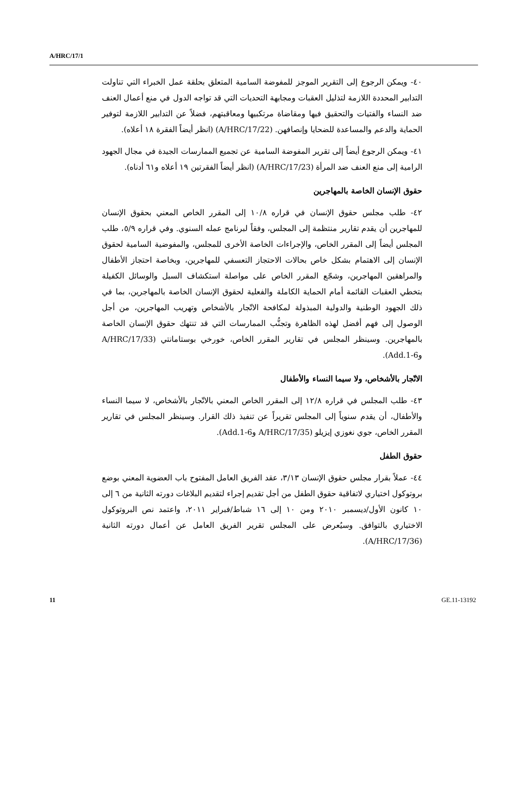A/HRC/17/1
٤٠- ويمكن الرجوع إلى التقرير الموجز للمفوضة السامية المتعلق بحلقة عمل الخبراء التي تناولت التدابير المحددة اللازمة لتذليل العقبات ومجابهة التحديات التي قد تواجه الدول في منع أعمال العنف ضد النساء والفتيات والتحقيق فيها ومقاضاة مرتكبيها ومعاقبتهم، فضلاً عن التدابير اللازمة لتوفير الحماية والدعم والمساعدة للضحايا وإنصافهن. (A/HRC/17/22) (انظر أيضاً الفقرة ١٨ أعلاه).
٤١- ويمكن الرجوع أيضاً إلى تقرير المفوضة السامية عن تجميع الممارسات الجيدة في مجال الجهود الرامية إلى منع العنف ضد المرأة (A/HRC/17/23) (انظر أيضاً الفقرتين ١٩ أعلاه و٦١ أدناه).
حقوق الإنسان الخاصة بالمهاجرين
٤٢- طلب مجلس حقوق الإنسان في قراره ١٠/٨ إلى المقرر الخاص المعني بحقوق الإنسان للمهاجرين أن يقدم تقارير منتظمة إلى المجلس، وفقاً لبرنامج عمله السنوي. وفي قراره ٥/٩، طلب المجلس أيضاً إلى المقرر الخاص، والإجراءات الخاصة الأخرى للمجلس، والمفوضية السامية لحقوق الإنسان إلى الاهتمام بشكل خاص بحالات الاحتجاز التعسفي للمهاجرين، وبخاصة احتجاز الأطفال والمراهقين المهاجرين، وشجّع المقرر الخاص على مواصلة استكشاف السبل والوسائل الكفيلة بتخطي العقبات القائمة أمام الحماية الكاملة والفعلية لحقوق الإنسان الخاصة بالمهاجرين، بما في ذلك الجهود الوطنية والدولية المبذولة لمكافحة الاتّجار بالأشخاص وتهريب المهاجرين، من أجل الوصول إلى فهم أفضل لهذه الظاهرة وتجنُّب الممارسات التي قد تنتهك حقوق الإنسان الخاصة بالمهاجرين. وسينظر المجلس في تقارير المقرر الخاص، خورخي بوستامانتي (A/HRC/17/33 وAdd.1-6).
الاتّجار بالأشخاص، ولا سيما النساء والأطفال
٤٣- طلب المجلس في قراره ١٢/٨ إلى المقرر الخاص المعني بالاتّجار بالأشخاص، لا سيما النساء والأطفال، أن يقدم سنوياً إلى المجلس تقريراً عن تنفيذ ذلك القرار. وسينظر المجلس في تقارير المقرر الخاص، جوي نغوزي إيزيلو (A/HRC/17/35 وAdd.1-6).
حقوق الطفل
٤٤- عملاً بقرار مجلس حقوق الإنسان ٣/١٣، عقد الفريق العامل المفتوح باب العضوية المعني بوضع بروتوكول اختياري لاتفاقية حقوق الطفل من أجل تقديم إجراء لتقديم البلاغات دورته الثانية من ٦ إلى ١٠ كانون الأول/ديسمبر ٢٠١٠ ومن ١٠ إلى ١٦ شباط/فبراير ٢٠١١، واعتمد نص البروتوكول الاختياري بالتوافق. وسيُعرض على المجلس تقرير الفريق العامل عن أعمال دورته الثانية (A/HRC/17/36).
11 GE.11-13192